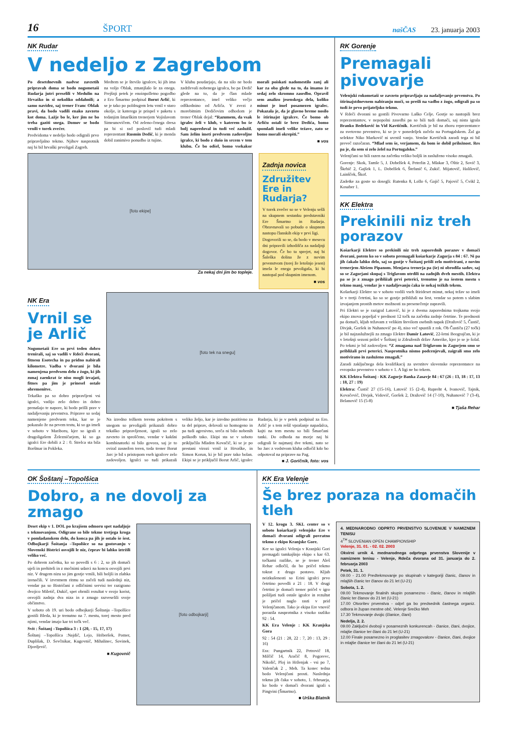16 ŠPORT našČAS 23. januarja 2003
NK Rudar
V nedeljo z Zagrebom
Po desetdnevnih nadvse zavzetih pripravah doma se bodo nogometaši Rudarja jutri preselili v Medulin na Hrvaško in si nekoliko oddahnili; a samo navidez, saj trener Franc Oblak pravi, da bodo vadili enako zavzeto kot doma. Lažje bo le, ker jim ne bo treba gaziti snega. Domov se bodo vrnili v torek zvečer.
Predvidoma v nedeljo bodo odigrali prvo pripravljalno tekmo. Njihov nasprotnik naj bi bil hrvaški prvoligaš Zagreb.
Medtem se je število igralcev, ki jih ima na voljo Oblak, zmanjšalo še za enega. Prejšnji petek je enoinpolletno pogodbo z Ero Šmartno podpisal Borut Arlič, ki se je tako po poldrugem letu vrnil v staro okolje, iz katerega je prispel v paketu s tedanjim šmarškim trenerjem Vojislavom Simeunovičem. Od zeleno-črnega dresa pa bi si rad poslovil tudi mladi reprezentant Rusmin Dedič, ki je menda dobil zanimivo ponudbo iz tujine.
V klubu poudarjajo, da na silo ne bodo zadrževali nobenega igralca, bo pa Dedič glede na to, da je član mlade reprezentance, imel veliko večjo odškodnino od Arliča. V zvezi z morebitnim Dedičevim odhodom je trener Oblak dejal: “Razumem, da vsak igralec želi v klub, v katerem bo še bolj napredoval in tudi več zaslužil. Sam želim imeti predvsem zadovoljne igralce, ki bodo z dušo in srcem v tem klubu. Če bo odšel, bomo vsekakor morali poiskati nadomestilo zanj ali kar za oba glede na to, da imamo že sedaj zelo skromno zasedbo. Opravil sem analizo jesenskega dela, koliko minut je imel posamezen igralec. Pokazala je, da je glavno breme nosilo le štirinajst igralcev. Če bomo ob Arliču ostali še brez Dediča, bomo spomladi imeli velike težave, zato se bomo morali okrepiti.”
■ vos
[foto ekipe]
Za nekaj dni jim bo topleje.
Zadnja novica
Združitev Ere in Rudarja?
V torek zvečer so se v Velenju sešli na skupnem sestanku predstavniki Ere Šmartno in Rudarja. Obravnavali so pobudo o skupnem nastopu članskih ekip v prvi ligi.
Dogovorili so se, da bodo v mesecu dni pripravili izhodišča za nadaljnji dogovor. Če bo ta sprejet, naj bi Šaleška dolina že z novim prvenstvom (torej že letošnjo jesen) imela le enega prvoligaša, ki bi nastopal pod skupnim imenom.
■ vos
NK Era
Vrnil se je Arlič
Nogometaši Ere so prvi teden dobro trenirali, saj so vadili v Rdeči dvorani, fitnesu Esotecha in pa pridno nabirali kilometre. Vadba v dvorani je bila namenjena predvsem delu z žogo, ki jih zunaj zaenkrat še niso mogli izvajati, fitnes pa jim je prinesel ostale obremenitve.
Tekaško pa so dobro pripravljeni vsi igralci, vadijo zelo dobro in dobro prenašajo te napore, ki bodo prišli prav v nadaljevanju prvenstva. Priprave so sedaj namenjene predvsem teku, kar se je pokazalo že na prvem testu, ki so ga imeli v soboto v Mariboru, kjer so igrali z drugoligašem Železničarjem, ki so ga igralci Ere dobili z 2 : 0. Strelca sta bila Borštnar in Pokleka.
[foto tek na snegu]
Na izredno težkem terenu pokritem s snegom so prvoligaši prikazali dobro tekaško pripravljenost, igrali so zelo zavzeto in sproščeno, vendar v kakšni kombinatorki ni bilo govora, saj je to oviral zasnežen teren, toda trener Borut Jarc je bil s pristopom vseh igralcev zelo zadovoljen. Igralci so tudi prikazali veliko željo, kar je izredno pozitivno za ta del priprav, delovali so homogeno in pa tudi agresivno, sreča ni bilo nobenih poškodb tako. Ekipi sta se v soboto priključila Mladen Kovačič, ki se je po prestani virozi vrnil iz Hrvaške, in Simon Korun, ki je bil prav tako bolan. Ekipi se je priključil Borut Arlič, igralec Rudarja, ki je v petek podpisal za Ero. Arlič je s tem rešil vprašanje napadalca, kajti na tem mestu so bili Šmarčani tanki. Do odhoda na morje naj bi odigrali še najmanj dve tekmi, nato se bo Jarc z vodstvom kluba odločil kdo bo odpotoval na priprave na Pag.
■ J. Goričnik, foto: vos
RK Gorenje
Premagali pivovarje
Velenjski rokometaši se zavzeto pripravljajo za nadaljevanje prvenstva. Po štirinajstdnevnem nabiranju moči, so prešli na vadbo z žogo, odigrali pa so tudi že prvo prijateljsko tekmo.
V Rdeči dvorani so gostili Pivovarno Laško Celje. Gostje so nastopili brez reprezentantov, v nepopolni zasedbi pa so bili tudi domači, saj nista igrala Branko Bedekovič in Vid Kavtičnik. Kavtičnik je bil na zboru reprezentance za svetovno prvenstvo, ki se je v ponedeljek začelo na Portugalskem. Žal ga selektor Niko Markovič ni uvrstil vanjo. Vendar Kavtičnik zaradi tega ni bil preveč razočaran. “Mlad sem še, verjamem, da bom še dobil priložnost. Res pa je, da sem si zelo želel na Portugalsko.”
Velenjčani so bili razen na začetku veliko boljši in zasluženo visoko zmagali.
Gorenje: Skok, Tamše 5, J. Dobelšek 4, Peterlin 2, Mlakar 3, Oštir 2, Sovič 3, Škrbič 2, Gajšek 1, L. Dobelšek 6, Štefanič 6, Zukič. Mijatovič, Halilovič, Lainšček, Škof.
Zadetke za goste so dosegli: Rutenka 8, Lollo 6, Gajič 5, Pajovič 5, Cvikl 2, Kosaber 1.
KK Elektra
Prekinili niz treh porazov
Košarkarji Elektre so prekinili niz treh zaporednih porazov v domači dvorani, potem ko so v soboto premagali košarkarje Zagorja s 84 : 67. Ni pa jih čakalo lahko delo, saj so gostje v Šoštanj prišli zelo motivirani, z novim trenerjem Alešem Pipanom. Menjava trenerja pa (še) ni obrodila sadov, saj so se Zagorjani skupaj s Triglavom utrdili na zadnjih dveh mestih. Elektra pa se je z zmago približali prvi peterici, trenutno je na šestem mestu s tekmo manj, vendar jo v nadaljevanju čaka še nekaj težkih tekem.
Košarkarji Elektre so v soboto vodili vseh štirideset minut, nekaj težav so imeli le v tretji četrtini, ko so se gostje približali na šest, vendar so potem s slabim izvajanjem prostih metov možnosti za presenečenje zapravili.
Pri Elektri se je razigral Latovič, ki je z dvema zaporednima trojkama svojo ekipo znova popeljal v prednost 12 točk na začetku zadnje četrtine. Te prednosti pa domači, kljub težavam z velikim številom osebnih napak (Dražovič 5, Čustič, Divjak, Goršek in Nuhanovič po 4), niso več spustili z rok. Ob Čustiču (27 točk) je bil najzaslužnejši za zmago Elektre Damir Latovič, 22-letni Beograjčan, ki je v letošnji sezoni prišel v Šoštanj iz Združenih držav Amerike, kjer je se je šolal. Po tekmi je bil zadovoljen: “Z zmagama nad Triglavom in Zagorjem smo se približali prvi peterici. Nasprotnika nismo podcenjevali, zaigrali smo zelo motivirano in zasluženo zmagali.”
Zaradi zaključnega dela kvalifikacij za uvrstitev slovenske reprezentance na evropsko prvenstvo v soboto v 1. A ligi ne bo tekem.
KK Elektra Šoštanj - KK Zagorje Banka Zasavje 84 : 67 (26 : 13, 18 : 17, 13 : 18, 27 : 19)
Elektra: Čustič 27 (15-16), Latovič 15 (2-4), Rupreht 4, Ivanovič, Tajnik, Kovačevič, Divjak, Vidovič, Goršek 2, Dražovič 14 (7-10), Nuhanovič 7 (3-4), Belanovič 15 (5-8)
■ Tjaša Rehar
OK Šoštanj –Topolšica
Dobro, a ne dovolj za zmago
Deset ekip v 1. DOL po krajšem odmoru spet nadaljuje s tekmovanjem. Odigrane so bile tekme tretjega kroga v pomladanskem delu, do konca pa jih je ostalo še šest. Odbojkarji Šoštanja –Topolšice so na gostovanju v Slovenski Bistrici osvojili le niz, čeprav bi lahko iztržili veliko več.
Po dobrem začetku, ko so povedli s 6 : 2, so jih domači ujeli in prehiteli in z močnimi udarci na koncu osvojili prvi niz. V drugem nizu so jim gostje vrnili, bili boljši in zlahka izenačili. V izvrstnem ritmu so začeli tudi naslednji niz, vendar pa so Bistričani z odličnimi servisi ter razigrano dvojico Miletič, Đukič, spet obrnili rezultat v svojo korist, osvojili zadnja dva niza in z zmago razveselili svoje občinstvo.
V soboto ob 19. uri bodo odbojkarji Šoštanja –Topolšice gostili Bleda, ki je trenutno na 7. mestu, torej mesto pred njimi, vendar imajo kar tri točk več.
Svit : Šoštanj –Topolšica 3 : 1 (20, - 15, 17, 17)
Šoštanj –Topolšica :Najdič, Lejo, Hriberšek, Pomer, Duplišak, D. Sevčnikar, Kugovnič, Mihalinec, Sovinek, Djordjevič.
■ Kugovnič
[foto odbojkarji]
KK Era Velenje
Še brez poraza na domačih tleh
V 12. krogu 3. SKL center so v soboto košarkarji velenjske Ere v domači dvorani odigrali povratno tekmo z ekipo Kranjske Gore.
Ker so igralci Velenja v Kranjski Gori premagali tamkajšnjo ekipo s kar 63. točkami razlike, se je trener Aleš Rehar odločil, da bo pričel tekmo tokrat z drugo postavo. Kljub neizkušenosti so Erini igralci prvo četrtino povedli z 21 : 18. V drugi četrtini je domači trener pričel v igro pošiljati tudi ostale igralce in rezultat je pričel naglo rasti v prid Velenjčanom. Tako je ekipa Ere vnovič porazila nasprotnika z visoko razliko 92 : 54.
KK Era Velenje : KK Kranjska Gora
92 : 54 (21 : 28, 22 : 7, 20 : 13, 29 : 16)
Era: Pungartnik 22, Petrovič 18, Milčič 14, Aračič 8, Pogorevc, Nikolič, Ploj in Hrženjak - vsi po 7, Valenčak 2 , Meh. Ta konec tedna bodo Velenjčani prosti. Naslednja tekma jih čaka v soboto, 1. februarja, ko bodo v domači dvorani igrali s Pingvini (Šmartno).
■ Urška Blatnik
4. MEDNARODNO ODPRTO PRVENSTVO SLOVENIJE V NAMIZNEM TENISU
4<sup>TH</sup> SLOVENIAN OPEN CHAMPIONSHIP
Velenje, 31. 01. - 02. 02. 2003
Okvirni urnik 4. mednarodnega odprtega prvenstva Slovenije v namiznem tenisu - Velenje, Rdeča dvorana od 31. januarja do 2. februarja 2003
Petek, 31. 1.
09.00 - 21.00 Predtekmovanje po skupinah v kategoriji članic, članov in mlajših članic ter članov do 21 let (U-21)
Sobota, 1. 2.
09.00 Tekmovanje finalnih skupin posamezno - članic, članov in mlajših članic ter članov do 21 let (U-21)
17.00 Otvoritev prvenstva - odprl ga bo predsednik častnega organiz. odbora in župan mestne obč. Velenje Srečko Meh
17.30 Tekmovanje dvojic (članice, člani)
Nedelja, 2. 2.
09.00 Zaključni dvoboji v posameznih konkurencah - članice, člani, dvojice, mlajše članice ter člani do 21 let (U-21)
12.00 Finale posamezno in proglasitev zmagovalcev - članice, člani, dvojice in mlajše članice ter člani do 21 let (U-21)